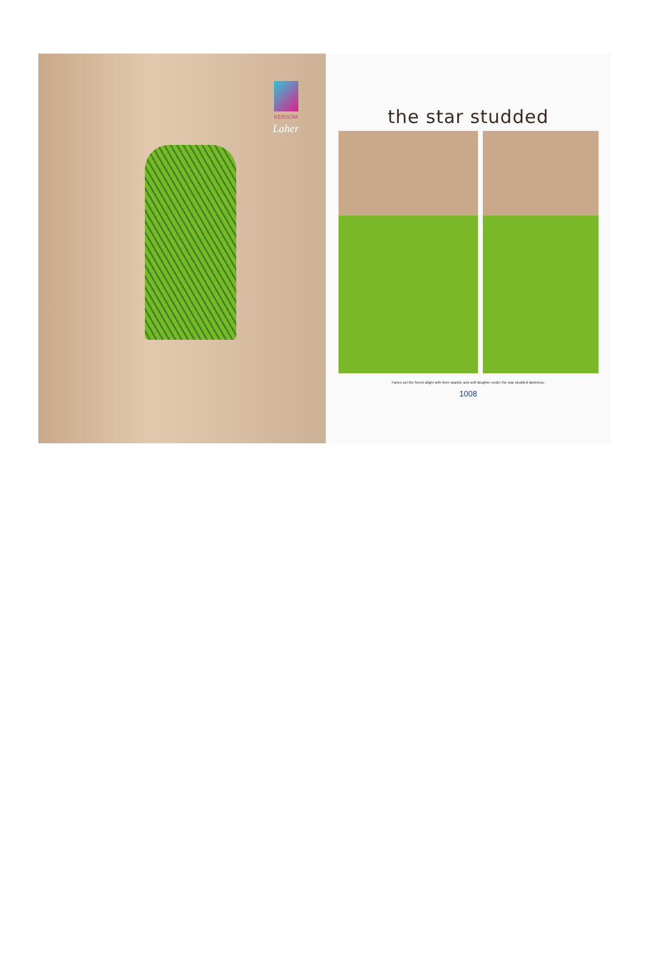KERSOM
Laher
the star studded
Faries set the forest alight with their sparkle and soft laughter under the star studded darkness.
1008